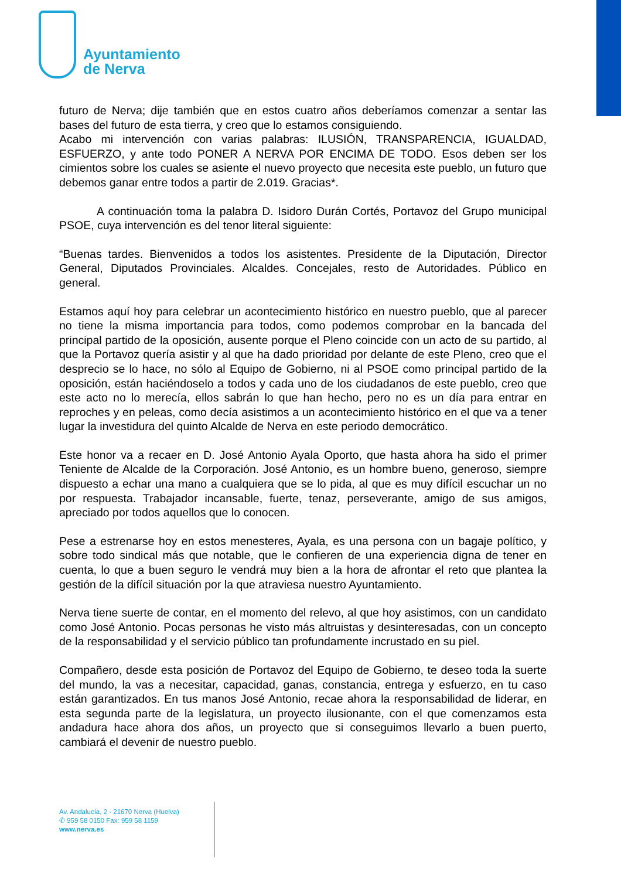Ayuntamiento
de Nerva
futuro de Nerva; dije también que en estos cuatro años deberíamos comenzar a sentar las bases del futuro de esta tierra, y creo que lo estamos consiguiendo.
Acabo mi intervención con varias palabras: ILUSIÓN, TRANSPARENCIA, IGUALDAD, ESFUERZO, y ante todo PONER A NERVA POR ENCIMA DE TODO. Esos deben ser los cimientos sobre los cuales se asiente el nuevo proyecto que necesita este pueblo, un futuro que debemos ganar entre todos a partir de 2.019. Gracias*.
A continuación toma la palabra D. Isidoro Durán Cortés, Portavoz del Grupo municipal PSOE, cuya intervención es del tenor literal siguiente:
“Buenas tardes. Bienvenidos a todos los asistentes. Presidente de la Diputación, Director General, Diputados Provinciales. Alcaldes. Concejales, resto de Autoridades. Público en general.
Estamos aquí hoy para celebrar un acontecimiento histórico en nuestro pueblo, que al parecer no tiene la misma importancia para todos, como podemos comprobar en la bancada del principal partido de la oposición, ausente porque el Pleno coincide con un acto de su partido, al que la Portavoz quería asistir y al que ha dado prioridad por delante de este Pleno, creo que el desprecio se lo hace, no sólo al Equipo de Gobierno, ni al PSOE como principal partido de la oposición, están haciéndoselo a todos y cada uno de los ciudadanos de este pueblo, creo que este acto no lo merecía, ellos sabrán lo que han hecho, pero no es un día para entrar en reproches y en peleas, como decía asistimos a un acontecimiento histórico en el que va a tener lugar la investidura del quinto Alcalde de Nerva en este periodo democrático.
Este honor va a recaer en D. José Antonio Ayala Oporto, que hasta ahora ha sido el primer Teniente de Alcalde de la Corporación. José Antonio, es un hombre bueno, generoso, siempre dispuesto a echar una mano a cualquiera que se lo pida, al que es muy difícil escuchar un no por respuesta. Trabajador incansable, fuerte, tenaz, perseverante, amigo de sus amigos, apreciado por todos aquellos que lo conocen.
Pese a estrenarse hoy en estos menesteres, Ayala, es una persona con un bagaje político, y sobre todo sindical más que notable, que le confieren de una experiencia digna de tener en cuenta, lo que a buen seguro le vendrá muy bien a la hora de afrontar el reto que plantea la gestión de la difícil situación por la que atraviesa nuestro Ayuntamiento.
Nerva tiene suerte de contar, en el momento del relevo, al que hoy asistimos, con un candidato como José Antonio. Pocas personas he visto más altruistas y desinteresadas, con un concepto de la responsabilidad y el servicio público tan profundamente incrustado en su piel.
Compañero, desde esta posición de Portavoz del Equipo de Gobierno, te deseo toda la suerte del mundo, la vas a necesitar, capacidad, ganas, constancia, entrega y esfuerzo, en tu caso están garantizados. En tus manos José Antonio, recae ahora la responsabilidad de liderar, en esta segunda parte de la legislatura, un proyecto ilusionante, con el que comenzamos esta andadura hace ahora dos años, un proyecto que si conseguimos llevarlo a buen puerto, cambiará el devenir de nuestro pueblo.
Av. Andalucía, 2 - 21670 Nerva (Huelva)
✆ 959 58 0150 Fax: 959 58 1159
www.nerva.es